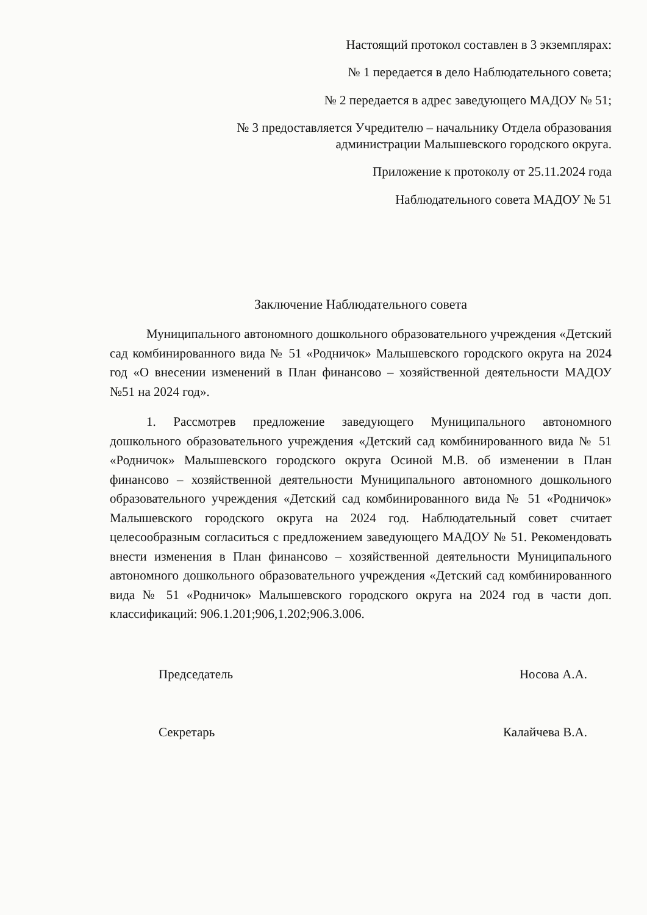Настоящий протокол составлен в 3 экземплярах:
№ 1 передается в дело Наблюдательного совета;
№ 2 передается в адрес заведующего МАДОУ № 51;
№ 3 предоставляется Учредителю – начальнику Отдела образования
администрации Малышевского городского округа.
Приложение к протоколу от 25.11.2024 года
Наблюдательного совета МАДОУ № 51
Заключение Наблюдательного совета
Муниципального автономного дошкольного образовательного учреждения «Детский сад комбинированного вида № 51 «Родничок» Малышевского городского округа на 2024 год «О внесении изменений в План финансово – хозяйственной деятельности МАДОУ №51 на 2024 год».
1. Рассмотрев предложение заведующего Муниципального автономного дошкольного образовательного учреждения «Детский сад комбинированного вида № 51 «Родничок» Малышевского городского округа Осиной М.В. об изменении в План финансово – хозяйственной деятельности Муниципального автономного дошкольного образовательного учреждения «Детский сад комбинированного вида № 51 «Родничок» Малышевского городского округа на 2024 год. Наблюдательный совет считает целесообразным согласиться с предложением заведующего МАДОУ № 51. Рекомендовать внести изменения в План финансово – хозяйственной деятельности Муниципального автономного дошкольного образовательного учреждения «Детский сад комбинированного вида № 51 «Родничок» Малышевского городского округа на 2024 год в части доп. классификаций: 906.1.201;906,1.202;906.3.006.
Председатель Носова А.А.
Секретарь Калайчева В.А.